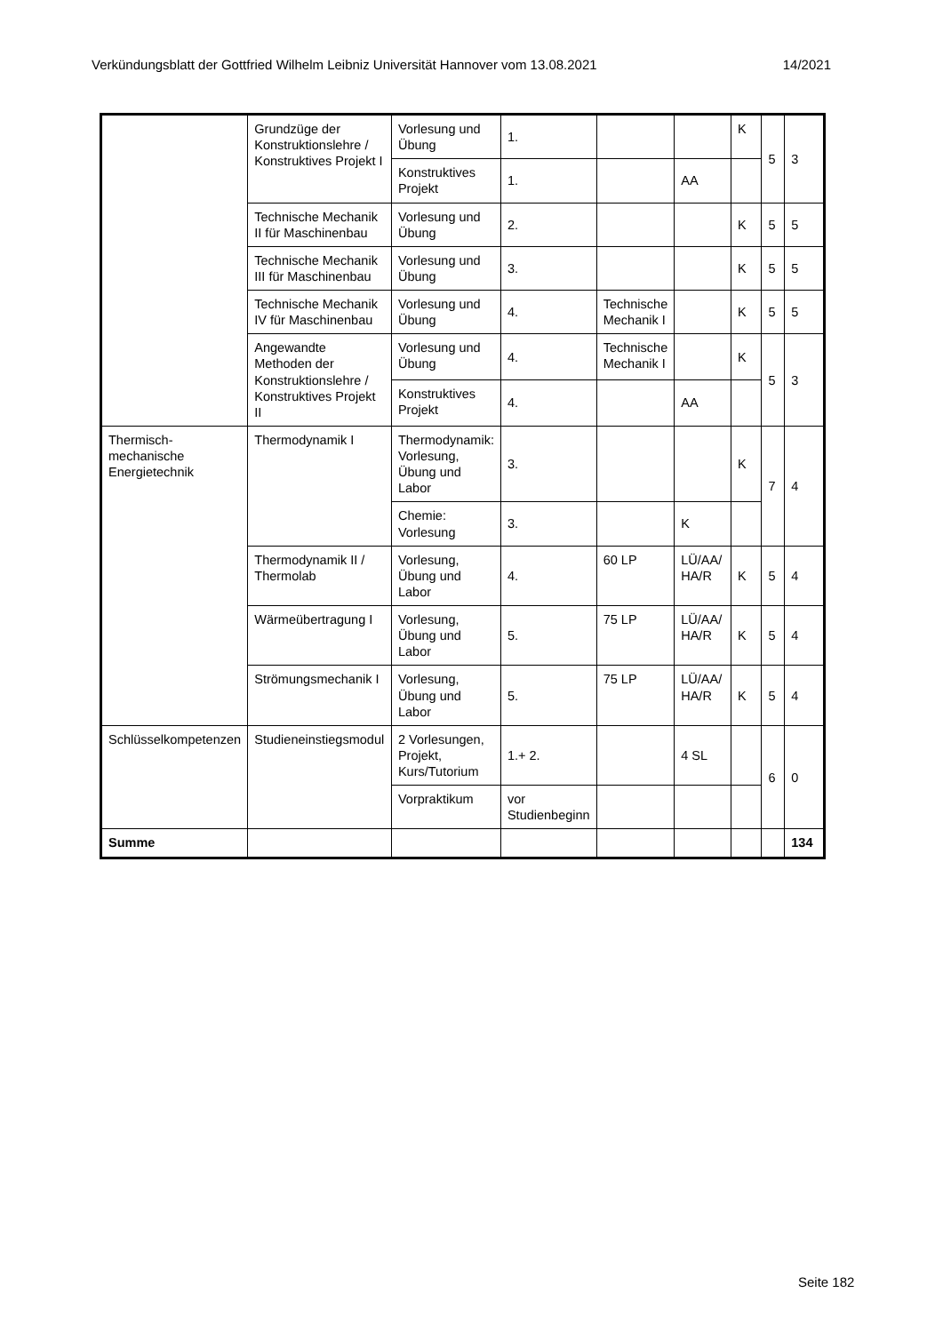Verkündungsblatt der Gottfried Wilhelm Leibniz Universität Hannover vom 13.08.2021 14/2021
| | Grundzüge der Konstruktionslehre / Konstruktives Projekt I | Vorlesung und Übung | 1. | | | K | 5 | 3 |
| | | Konstruktives Projekt | 1. | | AA | | | |
| | Technische Mechanik II für Maschinenbau | Vorlesung und Übung | 2. | | | K | 5 | 5 |
| | Technische Mechanik III für Maschinenbau | Vorlesung und Übung | 3. | | | K | 5 | 5 |
| | Technische Mechanik IV für Maschinenbau | Vorlesung und Übung | 4. | Technische Mechanik I | | K | 5 | 5 |
| | Angewandte Methoden der Konstruktionslehre / Konstruktives Projekt II | Vorlesung und Übung | 4. | Technische Mechanik I | | K | 5 | 3 |
| | | Konstruktives Projekt | 4. | | AA | | | |
| Thermisch-mechanische Energietechnik | Thermodynamik I | Thermodynamik: Vorlesung, Übung und Labor | 3. | | | K | 7 | 4 |
| | | Chemie: Vorlesung | 3. | | K | | | |
| | Thermodynamik II / Thermolab | Vorlesung, Übung und Labor | 4. | 60 LP | LÜ/AA/ HA/R | K | 5 | 4 |
| | Wärmeübertragung I | Vorlesung, Übung und Labor | 5. | 75 LP | LÜ/AA/ HA/R | K | 5 | 4 |
| | Strömungsmechanik I | Vorlesung, Übung und Labor | 5. | 75 LP | LÜ/AA/ HA/R | K | 5 | 4 |
| Schlüsselkompetenzen | Studieneinstiegsmodul | 2 Vorlesungen, Projekt, Kurs/Tutorium | 1.+ 2. | | 4 SL | | 6 | 0 |
| | | Vorpraktikum | vor Studienbeginn | | | | | |
| Summe | | | | | | | | 134 |
Seite 182